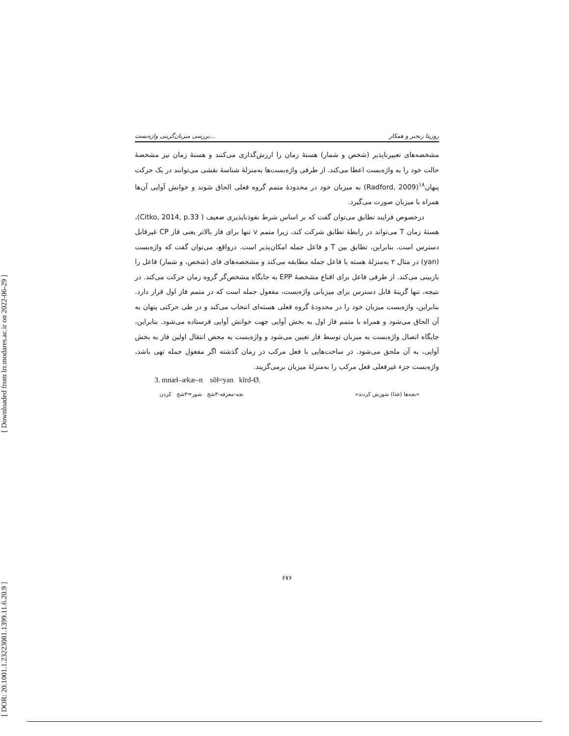[ Downloaded from lrr.modares.ac.ir on 2022-06-29 ]
[ DOR: 20.1001.1.23223081.1399.11.6.20.9 ]
بررسی میزبان‌گزینی واژه‌بست... روزیتا رنجبر و همکار
مشخصه‌های تعبیرناپذیر (شخص و شمار) هستهٔ زمان را ارزش‌گذاری می‌کنند و هستهٔ زمان نیز مشخصهٔ حالت خود را به واژه‌بست اعطا می‌کند. از طرفی واژه‌بست‌ها به‌منزلهٔ شناسهٔ نقشی می‌توانند در یک حرکت پنهان<sup>۱۸</sup>(Radford, 2009) به میزبان خود در محدودهٔ متمم گروه فعلی الحاق شوند و خوانش آوایی آن‌ها همراه با میزبان صورت می‌گیرد.
درخصوص فرایند تطابق می‌توان گفت که بر اساس شرط نفوذناپذیری ضعیف ( Citko, 2014, p.33)، هستهٔ زمان T می‌تواند در رابطهٔ تطابق شرکت کند، زیرا متمم v تنها برای فاز بالاتر یعنی فاز CP غیرقابل دسترس است. بنابراین، تطابق بین T و فاعل جمله امکان‌پذیر است. درواقع، می‌توان گفت که واژه‌بست (yan) در مثال ۲ به‌منزلهٔ هسته با فاعل جمله مطابقه می‌کند و مشخصه‌های فای (شخص، و شمار) فاعل را بازبینی می‌کند. از طرفی فاعل برای اقناع مشخصهٔ EPP به جایگاه مشخص‌گر گروه زمان حرکت می‌کند. در نتیجه، تنها گزینهٔ قابل دسترس برای میزبانی واژه‌بست، مفعول جمله است که در متمم فاز اول قرار دارد. بنابراین، واژه‌بست میزبان خود را در محدودهٔ گروه فعلی هسته‌ای انتخاب می‌کند و در طی حرکتی پنهان به آن الحاق می‌شود و همراه با متمم فاز اول به بخش آوایی جهت خوانش آوایی فرستاده می‌شود. بنابراین، جایگاه اتصال واژه‌بست به میزبان توسط فاز تعیین می‌شود و واژه‌بست به محض انتقال اولین فاز به بخش آوایی، به آن ملحق می‌شود. در ساخت‌هایی با فعل مرکب در زمان گذشته اگر مفعول جمله تهی باشد، واژه‌بست جزء غیرفعلی فعل مرکب را به‌منزلهٔ میزبان برمی‌گزیند.
3. mnæɫ–ækæ–n sǒɫ=yan kĭrd-Ø.
«بچه‌ها (غذا) شورش کردند» بچه-معرفه-۳شج شور=۳شج کردن
۶۷۶